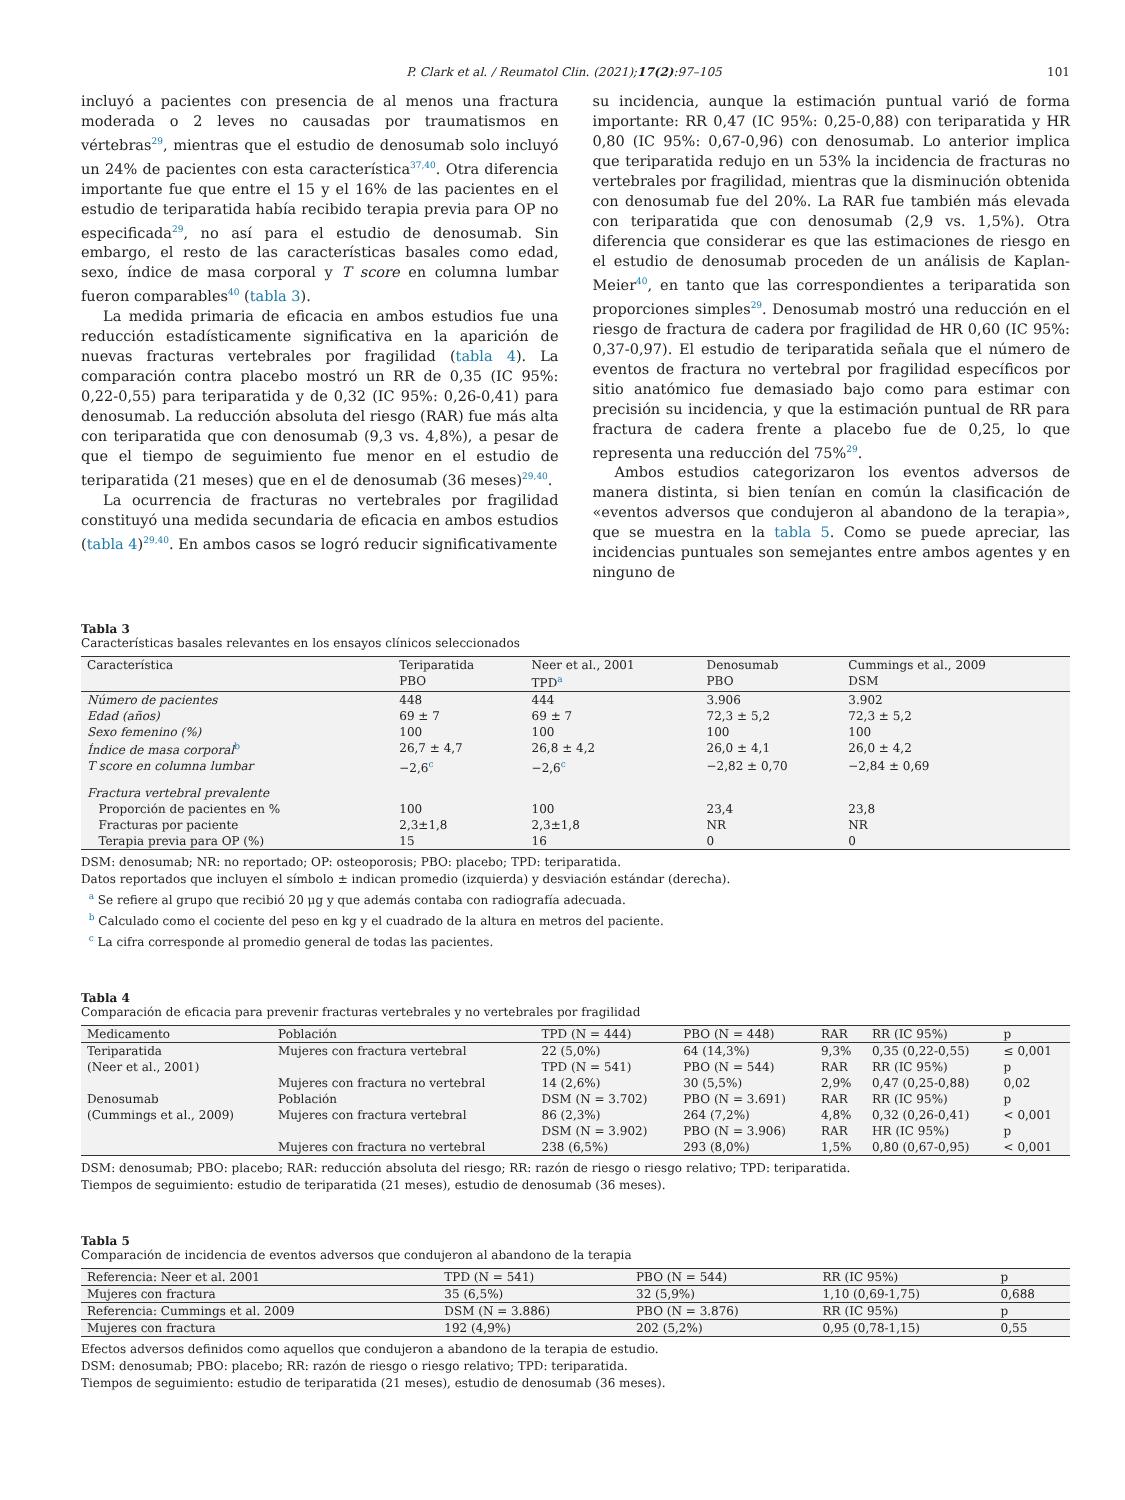P. Clark et al. / Reumatol Clin. (2021);17(2):97–105 101
incluyó a pacientes con presencia de al menos una fractura moderada o 2 leves no causadas por traumatismos en vértebras<sup>29</sup>, mientras que el estudio de denosumab solo incluyó un 24% de pacientes con esta característica<sup>37,40</sup>. Otra diferencia importante fue que entre el 15 y el 16% de las pacientes en el estudio de teriparatida había recibido terapia previa para OP no especificada<sup>29</sup>, no así para el estudio de denosumab. Sin embargo, el resto de las características basales como edad, sexo, índice de masa corporal y T score en columna lumbar fueron comparables<sup>40</sup> (tabla 3).
La medida primaria de eficacia en ambos estudios fue una reducción estadísticamente significativa en la aparición de nuevas fracturas vertebrales por fragilidad (tabla 4). La comparación contra placebo mostró un RR de 0,35 (IC 95%: 0,22-0,55) para teriparatida y de 0,32 (IC 95%: 0,26-0,41) para denosumab. La reducción absoluta del riesgo (RAR) fue más alta con teriparatida que con denosumab (9,3 vs. 4,8%), a pesar de que el tiempo de seguimiento fue menor en el estudio de teriparatida (21 meses) que en el de denosumab (36 meses)<sup>29,40</sup>.
La ocurrencia de fracturas no vertebrales por fragilidad constituyó una medida secundaria de eficacia en ambos estudios (tabla 4)<sup>29,40</sup>. En ambos casos se logró reducir significativamente
su incidencia, aunque la estimación puntual varió de forma importante: RR 0,47 (IC 95%: 0,25-0,88) con teriparatida y HR 0,80 (IC 95%: 0,67-0,96) con denosumab. Lo anterior implica que teriparatida redujo en un 53% la incidencia de fracturas no vertebrales por fragilidad, mientras que la disminución obtenida con denosumab fue del 20%. La RAR fue también más elevada con teriparatida que con denosumab (2,9 vs. 1,5%). Otra diferencia que considerar es que las estimaciones de riesgo en el estudio de denosumab proceden de un análisis de Kaplan-Meier<sup>40</sup>, en tanto que las correspondientes a teriparatida son proporciones simples<sup>29</sup>. Denosumab mostró una reducción en el riesgo de fractura de cadera por fragilidad de HR 0,60 (IC 95%: 0,37-0,97). El estudio de teriparatida señala que el número de eventos de fractura no vertebral por fragilidad específicos por sitio anatómico fue demasiado bajo como para estimar con precisión su incidencia, y que la estimación puntual de RR para fractura de cadera frente a placebo fue de 0,25, lo que representa una reducción del 75%<sup>29</sup>.
Ambos estudios categorizaron los eventos adversos de manera distinta, si bien tenían en común la clasificación de «eventos adversos que condujeron al abandono de la terapia», que se muestra en la tabla 5. Como se puede apreciar, las incidencias puntuales son semejantes entre ambos agentes y en ninguno de
Tabla 3
Características basales relevantes en los ensayos clínicos seleccionados
| Característica | Teriparatida | Neer et al., 2001 | Denosumab | Cummings et al., 2009 |
| --- | --- | --- | --- | --- |
| | PBO | TPD<sup>a</sup> | PBO | DSM |
| Número de pacientes | 448 | 444 | 3.906 | 3.902 |
| Edad (años) | 69 ± 7 | 69 ± 7 | 72,3 ± 5,2 | 72,3 ± 5,2 |
| Sexo femenino (%) | 100 | 100 | 100 | 100 |
| Índice de masa corporal<sup>b</sup> | 26,7 ± 4,7 | 26,8 ± 4,2 | 26,0 ± 4,1 | 26,0 ± 4,2 |
| T score en columna lumbar | −2,6<sup>c</sup> | −2,6<sup>c</sup> | −2,82 ± 0,70 | −2,84 ± 0,69 |
| Fractura vertebral prevalente | | | | |
| Proporción de pacientes en % | 100 | 100 | 23,4 | 23,8 |
| Fracturas por paciente | 2,3±1,8 | 2,3±1,8 | NR | NR |
| Terapia previa para OP (%) | 15 | 16 | 0 | 0 |
DSM: denosumab; NR: no reportado; OP: osteoporosis; PBO: placebo; TPD: teriparatida.
Datos reportados que incluyen el símbolo ± indican promedio (izquierda) y desviación estándar (derecha).
<sup>a</sup> Se refiere al grupo que recibió 20 μg y que además contaba con radiografía adecuada.
<sup>b</sup> Calculado como el cociente del peso en kg y el cuadrado de la altura en metros del paciente.
<sup>c</sup> La cifra corresponde al promedio general de todas las pacientes.
Tabla 4
Comparación de eficacia para prevenir fracturas vertebrales y no vertebrales por fragilidad
| Medicamento | Población | TPD (N = 444) | PBO (N = 448) | RAR | RR (IC 95%) | p |
| --- | --- | --- | --- | --- | --- | --- |
| Teriparatida | Mujeres con fractura vertebral | 22 (5,0%) | 64 (14,3%) | 9,3% | 0,35 (0,22-0,55) | ≤ 0,001 |
| (Neer et al., 2001) | | TPD (N = 541) | PBO (N = 544) | RAR | RR (IC 95%) | p |
| | Mujeres con fractura no vertebral | 14 (2,6%) | 30 (5,5%) | 2,9% | 0,47 (0,25-0,88) | 0,02 |
| Denosumab | Población | DSM (N = 3.702) | PBO (N = 3.691) | RAR | RR (IC 95%) | p |
| (Cummings et al., 2009) | Mujeres con fractura vertebral | 86 (2,3%) | 264 (7,2%) | 4,8% | 0,32 (0,26-0,41) | < 0,001 |
| | | DSM (N = 3.902) | PBO (N = 3.906) | RAR | HR (IC 95%) | p |
| | Mujeres con fractura no vertebral | 238 (6,5%) | 293 (8,0%) | 1,5% | 0,80 (0,67-0,95) | < 0,001 |
DSM: denosumab; PBO: placebo; RAR: reducción absoluta del riesgo; RR: razón de riesgo o riesgo relativo; TPD: teriparatida.
Tiempos de seguimiento: estudio de teriparatida (21 meses), estudio de denosumab (36 meses).
Tabla 5
Comparación de incidencia de eventos adversos que condujeron al abandono de la terapia
| Referencia: Neer et al. 2001 | TPD (N = 541) | PBO (N = 544) | RR (IC 95%) | p |
| --- | --- | --- | --- | --- |
| Mujeres con fractura | 35 (6,5%) | 32 (5,9%) | 1,10 (0,69-1,75) | 0,688 |
| Referencia: Cummings et al. 2009 | DSM (N = 3.886) | PBO (N = 3.876) | RR (IC 95%) | p |
| Mujeres con fractura | 192 (4,9%) | 202 (5,2%) | 0,95 (0,78-1,15) | 0,55 |
Efectos adversos definidos como aquellos que condujeron a abandono de la terapia de estudio.
DSM: denosumab; PBO: placebo; RR: razón de riesgo o riesgo relativo; TPD: teriparatida.
Tiempos de seguimiento: estudio de teriparatida (21 meses), estudio de denosumab (36 meses).